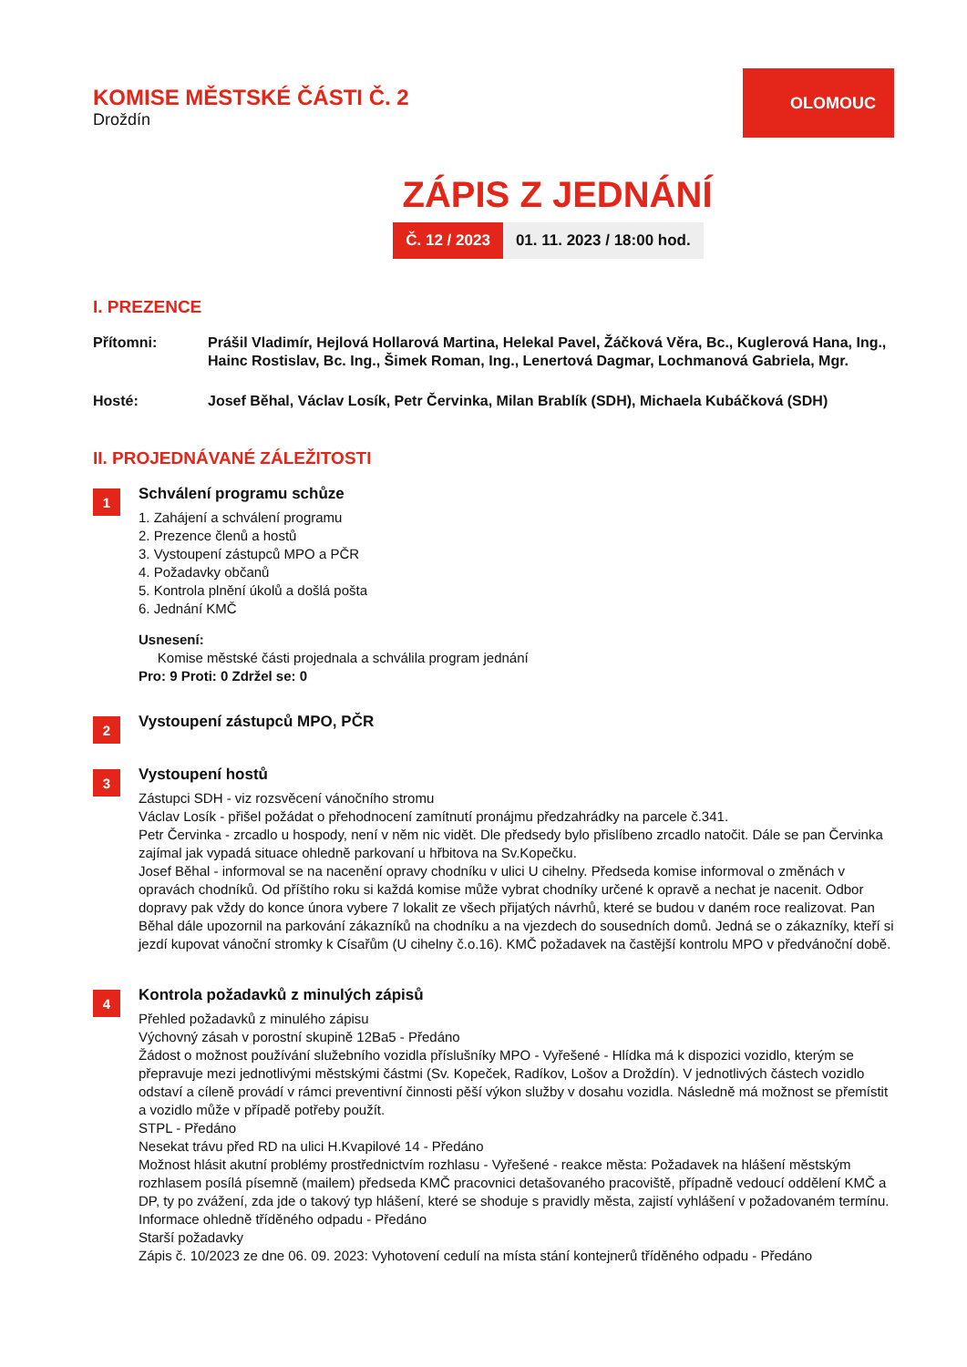KOMISE MĚSTSKÉ ČÁSTI Č. 2
Droždín
OLOMOUC
ZÁPIS Z JEDNÁNÍ
Č. 12 / 2023 01. 11. 2023 / 18:00 hod.
I. PREZENCE
Přítomni: Prášil Vladimír, Hejlová Hollarová Martina, Helekal Pavel, Žáčková Věra, Bc., Kuglerová Hana, Ing., Hainc Rostislav, Bc. Ing., Šimek Roman, Ing., Lenertová Dagmar, Lochmanová Gabriela, Mgr.
Hosté: Josef Běhal, Václav Losík, Petr Červinka, Milan Brablík (SDH), Michaela Kubáčková (SDH)
II. PROJEDNÁVANÉ ZÁLEŽITOSTI
1
Schválení programu schůze
1. Zahájení a schválení programu
2. Prezence členů a hostů
3. Vystoupení zástupců MPO a PČR
4. Požadavky občanů
5. Kontrola plnění úkolů a došlá pošta
6. Jednání KMČ
Usnesení:
Komise městské části projednala a schválila program jednání
Pro: 9 Proti: 0 Zdržel se: 0
2
Vystoupení zástupců MPO, PČR
3
Vystoupení hostů
Zástupci SDH - viz rozsvěcení vánočního stromu
Václav Losík - přišel požádat o přehodnocení zamítnutí pronájmu předzahrádky na parcele č.341.
Petr Červinka - zrcadlo u hospody, není v něm nic vidět. Dle předsedy bylo přislíbeno zrcadlo natočit. Dále se pan Červinka zajímal jak vypadá situace ohledně parkovaní u hřbitova na Sv.Kopečku.
Josef Běhal - informoval se na nacenění opravy chodníku v ulici U cihelny. Předseda komise informoval o změnách v opravách chodníků. Od příštího roku si každá komise může vybrat chodníky určené k opravě a nechat je nacenit. Odbor dopravy pak vždy do konce února vybere 7 lokalit ze všech přijatých návrhů, které se budou v daném roce realizovat. Pan Běhal dále upozornil na parkování zákazníků na chodníku a na vjezdech do sousedních domů. Jedná se o zákazníky, kteří si jezdí kupovat vánoční stromky k Císařům (U cihelny č.o.16). KMČ požadavek na častější kontrolu MPO v předvánoční době.
4
Kontrola požadavků z minulých zápisů
Přehled požadavků z minulého zápisu
Výchovný zásah v porostní skupině 12Ba5 - Předáno
Žádost o možnost používání služebního vozidla příslušníky MPO - Vyřešené - Hlídka má k dispozici vozidlo, kterým se přepravuje mezi jednotlivými městskými částmi (Sv. Kopeček, Radíkov, Lošov a Droždín). V jednotlivých částech vozidlo odstaví a cíleně provádí v rámci preventivní činnosti pěší výkon služby v dosahu vozidla. Následně má možnost se přemístit a vozidlo může v případě potřeby použít.
STPL - Předáno
Nesekat trávu před RD na ulici H.Kvapilové 14 - Předáno
Možnost hlásit akutní problémy prostřednictvím rozhlasu - Vyřešené - reakce města: Požadavek na hlášení městským rozhlasem posílá písemně (mailem) předseda KMČ pracovnici detašovaného pracoviště, případně vedoucí oddělení KMČ a DP, ty po zvážení, zda jde o takový typ hlášení, které se shoduje s pravidly města, zajistí vyhlášení v požadovaném termínu.
Informace ohledně tříděného odpadu - Předáno
Starší požadavky
Zápis č. 10/2023 ze dne 06. 09. 2023: Vyhotovení cedulí na místa stání kontejnerů tříděného odpadu - Předáno